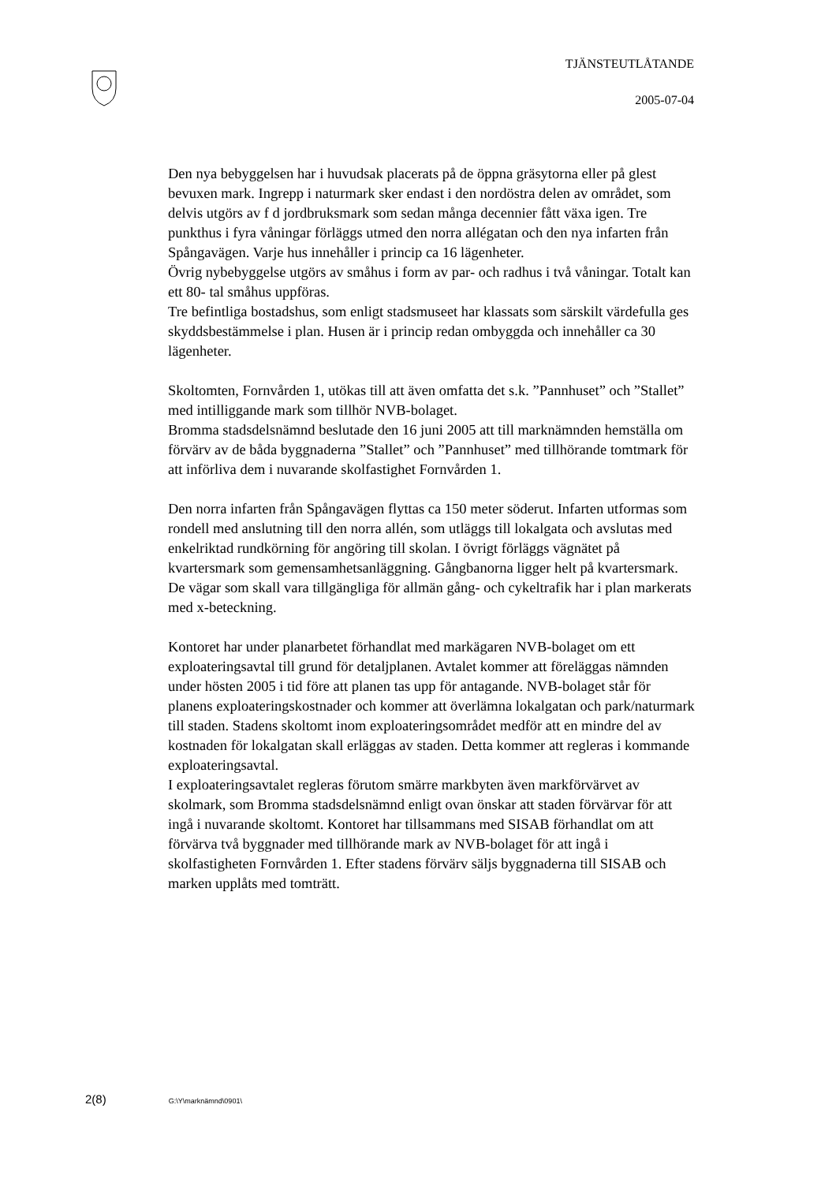TJÄNSTEUTLÅTANDE
2005-07-04
Den nya bebyggelsen har i huvudsak placerats på de öppna gräsytorna eller på glest bevuxen mark. Ingrepp i naturmark sker endast i den nordöstra delen av området, som delvis utgörs av f d jordbruksmark som sedan många decennier fått växa igen. Tre punkthus i fyra våningar förläggs utmed den norra allégatan och den nya infarten från Spångavägen. Varje hus innehåller i princip ca 16 lägenheter.
Övrig nybebyggelse utgörs av småhus i form av par- och radhus i två våningar. Totalt kan ett 80- tal småhus uppföras.
Tre befintliga bostadshus, som enligt stadsmuseet har klassats som särskilt värdefulla ges skyddsbestämmelse i plan. Husen är i princip redan ombyggda och innehåller ca 30 lägenheter.
Skoltomten, Fornvården 1, utökas till att även omfatta det s.k. ”Pannhuset” och ”Stallet” med intilliggande mark som tillhör NVB-bolaget.
Bromma stadsdelsnämnd beslutade den 16 juni 2005 att till marknämnden hemställa om förvärv av de båda byggnaderna ”Stallet” och ”Pannhuset” med tillhörande tomtmark för att införliva dem i nuvarande skolfastighet Fornvården 1.
Den norra infarten från Spångavägen flyttas ca 150 meter söderut. Infarten utformas som rondell med anslutning till den norra allén, som utläggs till lokalgata och avslutas med enkelriktad rundkörning för angöring till skolan. I övrigt förläggs vägnätet på kvartersmark som gemensamhetsanläggning. Gångbanorna ligger helt på kvartersmark. De vägar som skall vara tillgängliga för allmän gång- och cykeltrafik har i plan markerats med x-beteckning.
Kontoret har under planarbetet förhandlat med markägaren NVB-bolaget om ett exploateringsavtal till grund för detaljplanen. Avtalet kommer att föreläggas nämnden under hösten 2005 i tid före att planen tas upp för antagande. NVB-bolaget står för planens exploateringskostnader och kommer att överlämna lokalgatan och park/naturmark till staden. Stadens skoltomt inom exploateringsområdet medför att en mindre del av kostnaden för lokalgatan skall erläggas av staden. Detta kommer att regleras i kommande exploateringsavtal.
I exploateringsavtalet regleras förutom smärre markbyten även markförvärvet av skolmark, som Bromma stadsdelsnämnd enligt ovan önskar att staden förvärvar för att ingå i nuvarande skoltomt. Kontoret har tillsammans med SISAB förhandlat om att förvärva två byggnader med tillhörande mark av NVB-bolaget för att ingå i skolfastigheten Fornvården 1. Efter stadens förvärv säljs byggnaderna till SISAB och marken upplåts med tomträtt.
2(8) G:\Y\marknämnd\0901\